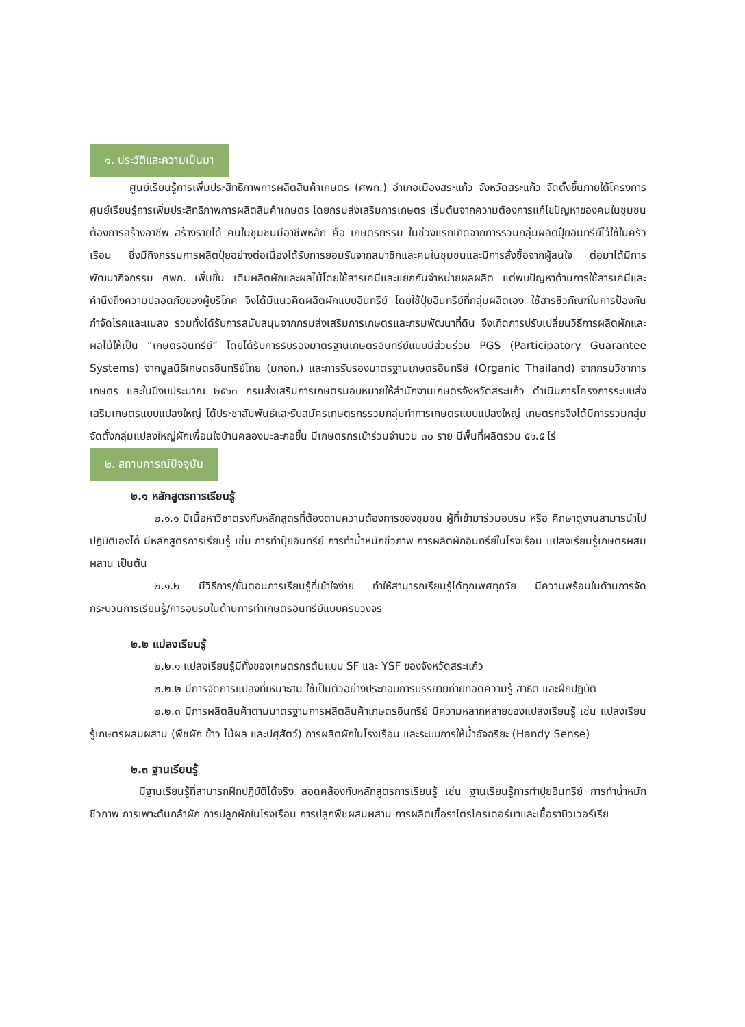๑. ประวัติและความเป็นมา
ศูนย์เรียนรู้การเพิ่มประสิทธิภาพการผลิตสินค้าเกษตร (ศพก.) อำเภอเมืองสระแก้ว จังหวัดสระแก้ว จัดตั้งขึ้นภายใต้โครงการศูนย์เรียนรู้การเพิ่มประสิทธิภาพการผลิตสินค้าเกษตร โดยกรมส่งเสริมการเกษตร เริ่มต้นจากความต้องการแก้ไขปัญหาของคนในชุมชน ต้องการสร้างอาชีพ สร้างรายได้ คนในชุมชนมีอาชีพหลัก คือ เกษตรกรรม ในช่วงแรกเกิดจากการรวมกลุ่มผลิตปุ๋ยอินทรีย์ไว้ใช้ในครัวเรือน ซึ่งมีกิจกรรมการผลิตปุ๋ยอย่างต่อเนื่องได้รับการยอมรับจากสมาชิกและคนในชุมชนและมีการสั่งซื้อจากผู้สนใจ ต่อมาได้มีการพัฒนากิจกรรม ศพก. เพิ่มขึ้น เดิมผลิตผักและผลไม้โดยใช้สารเคมีและแยกกันจำหน่ายผลผลิต แต่พบปัญหาด้านการใช้สารเคมีและคำนึงถึงความปลอดภัยของผู้บริโภค จึงได้มีแนวคิดผลิตผักแบบอินทรีย์ โดยใช้ปุ๋ยอินทรีย์ที่กลุ่มผลิตเอง ใช้สารชีวภัณฑ์ในการป้องกันกำจัดโรคและแมลง รวมทั้งได้รับการสนับสนุนจากกรมส่งเสริมการเกษตรและกรมพัฒนาที่ดิน จึงเกิดการปรับเปลี่ยนวิธีการผลิตผักและผลไม้ให้เป็น “เกษตรอินทรีย์” โดยได้รับการรับรองมาตรฐานเกษตรอินทรีย์แบบมีส่วนร่วม PGS (Participatory Guarantee Systems) จากมูลนิธิเกษตรอินทรีย์ไทย (มกอท.) และการรับรองมาตรฐานเกษตรอินทรีย์ (Organic Thailand) จากกรมวิชาการเกษตร และในปีงบประมาณ ๒๕๖๓ กรมส่งเสริมการเกษตรมอบหมายให้สำนักงานเกษตรจังหวัดสระแก้ว ดำเนินการโครงการระบบส่งเสริมเกษตรแบบแปลงใหญ่ ได้ประชาสัมพันธ์และรับสมัครเกษตรกรรวมกลุ่มทำการเกษตรแบบแปลงใหญ่ เกษตรกรจึงได้มีการรวมกลุ่มจัดตั้งกลุ่มแปลงใหญ่ผักเพื่อนใจบ้านคลองมะละกอขึ้น มีเกษตรกรเข้าร่วมจำนวน ๓๐ ราย มีพื้นที่ผลิตรวม ๕๑.๕ ไร่
๒. สถานการณ์ปัจจุบัน
๒.๑ หลักสูตรการเรียนรู้
๒.๑.๑ มีเนื้อหาวิชาตรงกับหลักสูตรที่ต้องตามความต้องการของชุมชน ผู้ที่เข้ามาร่วมอบรม หรือ ศึกษาดูงานสามารนำไปปฏิบัติเองได้ มีหลักสูตรการเรียนรู้ เช่น การทำปุ๋ยอินทรีย์ การทำน้ำหมักชีวภาพ การผลิตผักอินทรีย์ในโรงเรือน แปลงเรียนรู้เกษตรผสมผสาน เป็นต้น
๒.๑.๒ มีวิธีการ/ขั้นตอนการเรียนรู้ที่เข้าใจง่าย ทำให้สามารถเรียนรู้ได้ทุกเพศทุกวัย มีความพร้อมในด้านการจัดกระบวนการเรียนรู้/การอบรมในด้านการทำเกษตรอินทรีย์แบบครบวงจร
๒.๒ แปลงเรียนรู้
๒.๒.๑ แปลงเรียนรู้มีทั้งของเกษตรกรต้นแบบ SF และ YSF ของจังหวัดสระแก้ว
๒.๒.๒ มีการจัดการแปลงที่เหมาะสม ใช้เป็นตัวอย่างประกอบการบรรยายถ่ายทอดความรู้ สาธิต และฝึกปฏิบัติ
๒.๒.๓ มีการผลิตสินค้าตามมาตรฐานการผลิตสินค้าเกษตรอินทรีย์ มีความหลากหลายของแปลงเรียนรู้ เช่น แปลงเรียนรู้เกษตรผสมผสาน (พืชผัก ข้าว ไม้ผล และปศุสัตว์) การผลิตผักในโรงเรือน และระบบการให้น้ำอัจฉริยะ (Handy Sense)
๒.๓ ฐานเรียนรู้
มีฐานเรียนรู้ที่สามารถฝึกปฏิบัติได้จริง สอดคล้องกับหลักสูตรการเรียนรู้ เช่น ฐานเรียนรู้การทำปุ๋ยอินทรีย์ การทำน้ำหมักชีวภาพ การเพาะต้นกล้าผัก การปลูกผักในโรงเรือน การปลูกพืชผสมผสาน การผลิตเชื้อราไตรโครเดอร์มาและเชื้อราบิวเวอร์เรีย